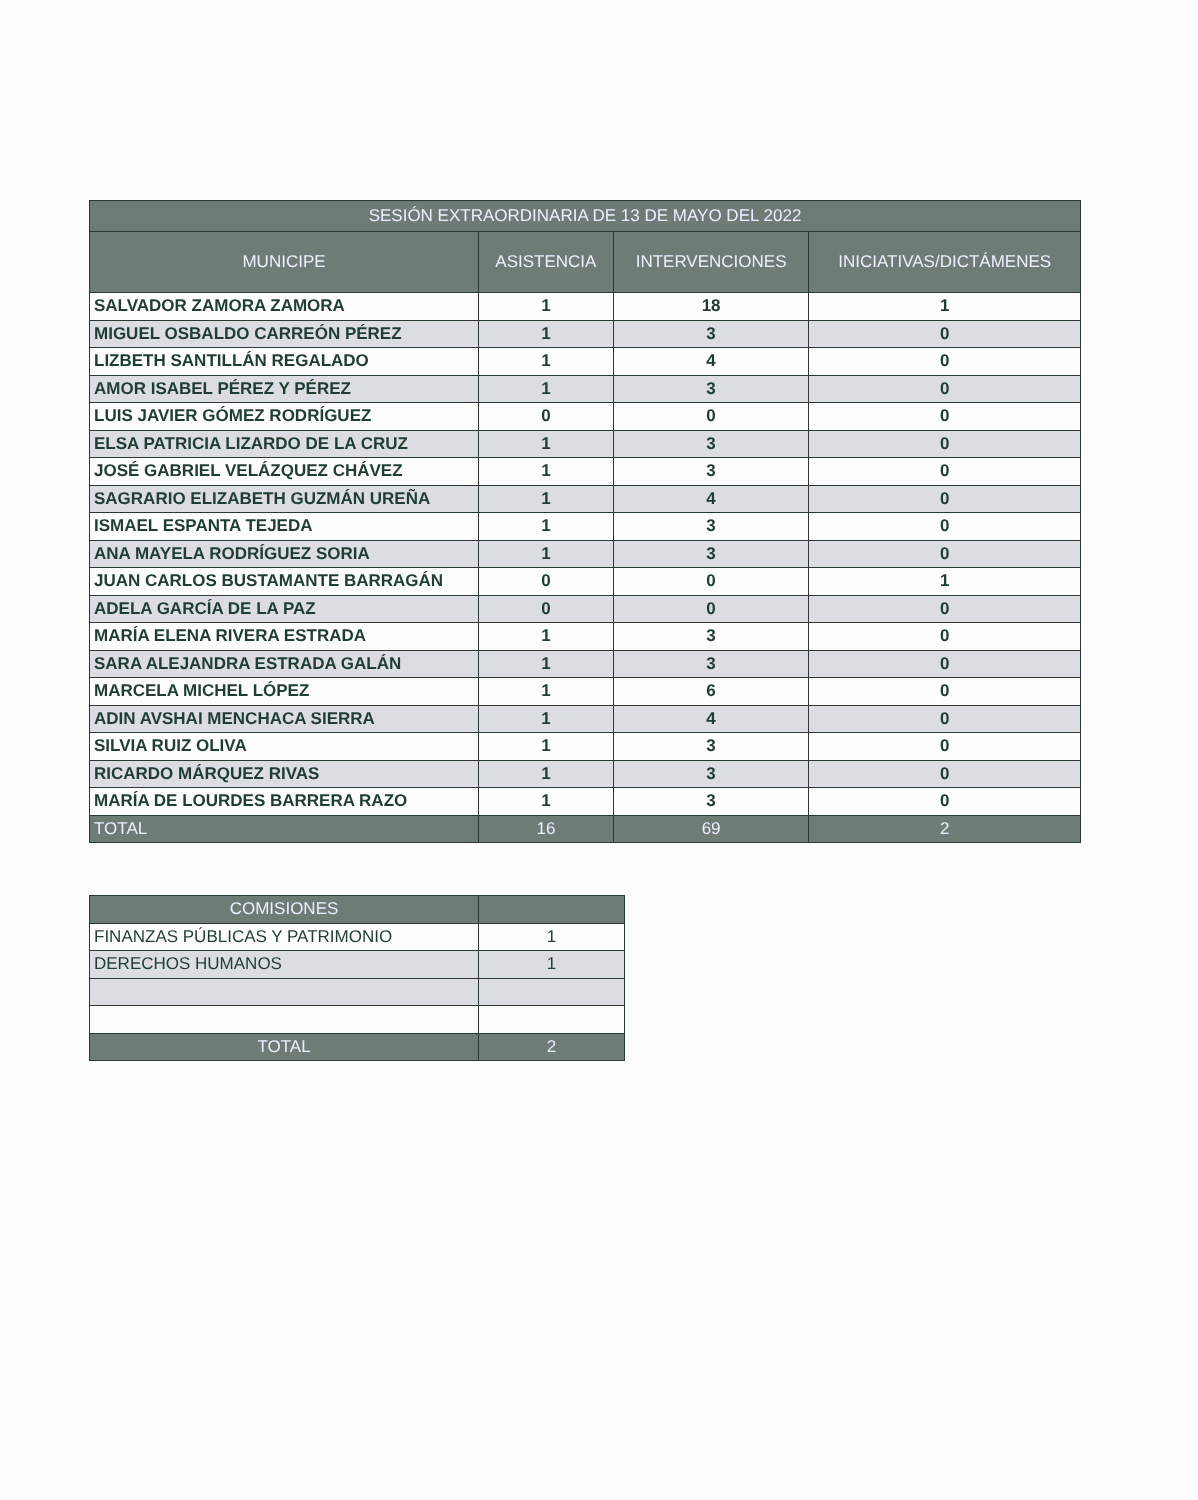| SESIÓN EXTRAORDINARIA DE 13 DE MAYO DEL 2022 | | | |
| --- | --- | --- | --- |
| MUNICIPE | ASISTENCIA | INTERVENCIONES | INICIATIVAS/DICTÁMENES |
| SALVADOR ZAMORA ZAMORA | 1 | 18 | 1 |
| MIGUEL OSBALDO CARREÓN PÉREZ | 1 | 3 | 0 |
| LIZBETH SANTILLÁN REGALADO | 1 | 4 | 0 |
| AMOR ISABEL PÉREZ Y PÉREZ | 1 | 3 | 0 |
| LUIS JAVIER GÓMEZ RODRÍGUEZ | 0 | 0 | 0 |
| ELSA PATRICIA LIZARDO DE LA CRUZ | 1 | 3 | 0 |
| JOSÉ GABRIEL VELÁZQUEZ CHÁVEZ | 1 | 3 | 0 |
| SAGRARIO ELIZABETH GUZMÁN UREÑA | 1 | 4 | 0 |
| ISMAEL ESPANTA TEJEDA | 1 | 3 | 0 |
| ANA MAYELA RODRÍGUEZ SORIA | 1 | 3 | 0 |
| JUAN CARLOS BUSTAMANTE BARRAGÁN | 0 | 0 | 1 |
| ADELA GARCÍA DE LA PAZ | 0 | 0 | 0 |
| MARÍA ELENA RIVERA ESTRADA | 1 | 3 | 0 |
| SARA ALEJANDRA ESTRADA GALÁN | 1 | 3 | 0 |
| MARCELA MICHEL LÓPEZ | 1 | 6 | 0 |
| ADIN AVSHAI MENCHACA SIERRA | 1 | 4 | 0 |
| SILVIA RUIZ OLIVA | 1 | 3 | 0 |
| RICARDO MÁRQUEZ RIVAS | 1 | 3 | 0 |
| MARÍA DE LOURDES BARRERA RAZO | 1 | 3 | 0 |
| TOTAL | 16 | 69 | 2 |
| COMISIONES | |
| FINANZAS PÚBLICAS Y PATRIMONIO | 1 |
| DERECHOS HUMANOS | 1 |
| TOTAL | 2 |